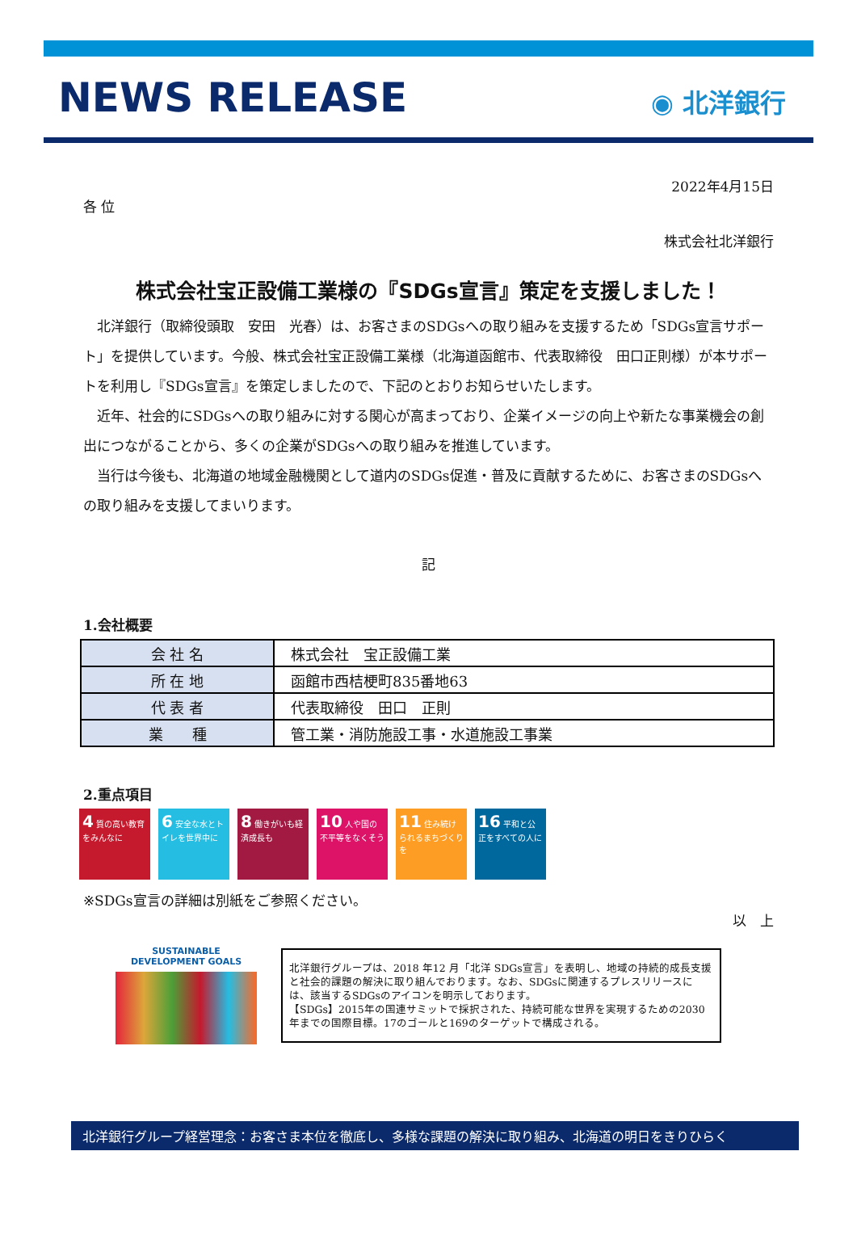NEWS RELEASE
◉ 北洋銀行
2022年4月15日
各 位
株式会社北洋銀行
株式会社宝正設備工業様の『SDGs宣言』策定を支援しました！
北洋銀行（取締役頭取　安田　光春）は、お客さまのSDGsへの取り組みを支援するため「SDGs宣言サポート」を提供しています。今般、株式会社宝正設備工業様（北海道函館市、代表取締役　田口正則様）が本サポートを利用し『SDGs宣言』を策定しましたので、下記のとおりお知らせいたします。
近年、社会的にSDGsへの取り組みに対する関心が高まっており、企業イメージの向上や新たな事業機会の創出につながることから、多くの企業がSDGsへの取り組みを推進しています。
当行は今後も、北海道の地域金融機関として道内のSDGs促進・普及に貢献するために、お客さまのSDGsへの取り組みを支援してまいります。
記
1.会社概要
| 会 社 名 | 株式会社 宝正設備工業 |
| 所 在 地 | 函館市西桔梗町835番地63 |
| 代 表 者 | 代表取締役 田口 正則 |
| 業 種 | 管工業・消防施設工事・水道施設工事業 |
2.重点項目
4 質の高い教育をみんなに
6 安全な水とトイレを世界中に
8 働きがいも経済成長も
10 人や国の不平等をなくそう
11 住み続けられるまちづくりを
16 平和と公正をすべての人に
※SDGs宣言の詳細は別紙をご参照ください。
以　上
SUSTAINABLE DEVELOPMENT GOALS
北洋銀行グループは、2018 年12 月「北洋 SDGs宣言」を表明し、地域の持続的成長支援と社会的課題の解決に取り組んでおります。なお、SDGsに関連するプレスリリースには、該当するSDGsのアイコンを明示しております。
【SDGs】2015年の国連サミットで採択された、持続可能な世界を実現するための2030年までの国際目標。17のゴールと169のターゲットで構成される。
北洋銀行グループ経営理念：お客さま本位を徹底し、多様な課題の解決に取り組み、北海道の明日をきりひらく